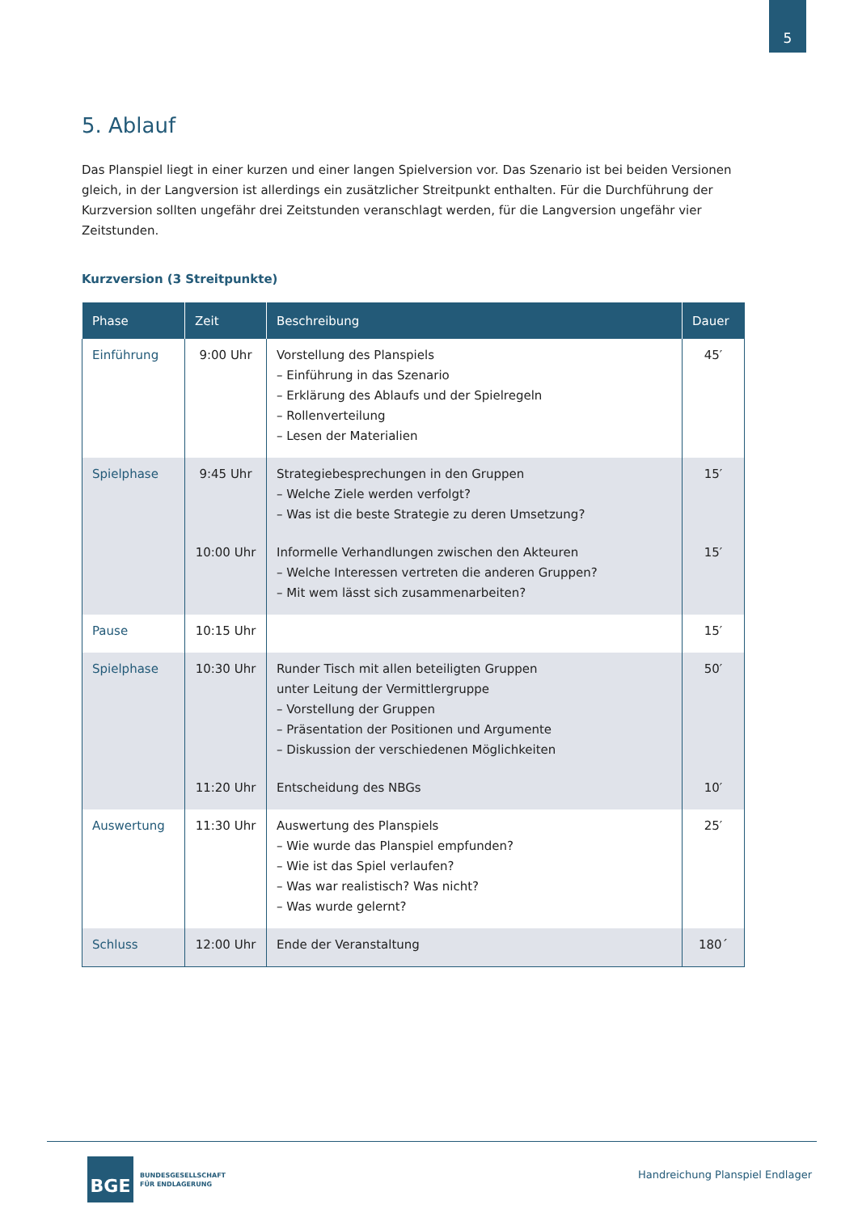5
5. Ablauf
Das Planspiel liegt in einer kurzen und einer langen Spielversion vor. Das Szenario ist bei beiden Versionen gleich, in der Langversion ist allerdings ein zusätzlicher Streitpunkt enthalten. Für die Durchführung der Kurzversion sollten ungefähr drei Zeitstunden veranschlagt werden, für die Langversion ungefähr vier Zeitstunden.
Kurzversion (3 Streitpunkte)
| Phase | Zeit | Beschreibung | Dauer |
| --- | --- | --- | --- |
| Einführung | 9:00 Uhr | Vorstellung des Planspiels – Einführung in das Szenario – Erklärung des Ablaufs und der Spielregeln – Rollenverteilung – Lesen der Materialien | 45′ |
| Spielphase | 9:45 Uhr | Strategiebesprechungen in den Gruppen – Welche Ziele werden verfolgt? – Was ist die beste Strategie zu deren Umsetzung? | 15′ |
| | 10:00 Uhr | Informelle Verhandlungen zwischen den Akteuren – Welche Interessen vertreten die anderen Gruppen? – Mit wem lässt sich zusammenarbeiten? | 15′ |
| Pause | 10:15 Uhr | | 15′ |
| Spielphase | 10:30 Uhr | Runder Tisch mit allen beteiligten Gruppen unter Leitung der Vermittlergruppe – Vorstellung der Gruppen – Präsentation der Positionen und Argumente – Diskussion der verschiedenen Möglichkeiten | 50′ |
| | 11:20 Uhr | Entscheidung des NBGs | 10′ |
| Auswertung | 11:30 Uhr | Auswertung des Planspiels – Wie wurde das Planspiel empfunden? – Wie ist das Spiel verlaufen? – Was war realistisch? Was nicht? – Was wurde gelernt? | 25′ |
| Schluss | 12:00 Uhr | Ende der Veranstaltung | 180´ |
BGE
BUNDESGESELLSCHAFT
FÜR ENDLAGERUNG
Handreichung Planspiel Endlager